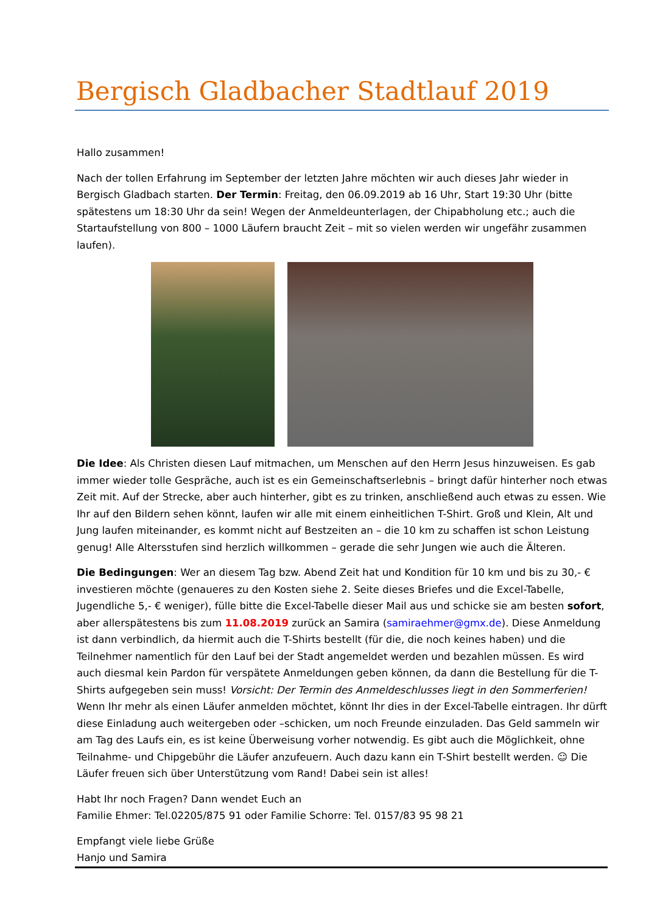Bergisch Gladbacher Stadtlauf 2019
Hallo zusammen!
Nach der tollen Erfahrung im September der letzten Jahre möchten wir auch dieses Jahr wieder in Bergisch Gladbach starten. Der Termin: Freitag, den 06.09.2019 ab 16 Uhr, Start 19:30 Uhr (bitte spätestens um 18:30 Uhr da sein! Wegen der Anmeldeunterlagen, der Chipabholung etc.; auch die Startaufstellung von 800 – 1000 Läufern braucht Zeit – mit so vielen werden wir ungefähr zusammen laufen).
Die Idee: Als Christen diesen Lauf mitmachen, um Menschen auf den Herrn Jesus hinzuweisen. Es gab immer wieder tolle Gespräche, auch ist es ein Gemeinschaftserlebnis – bringt dafür hinterher noch etwas Zeit mit. Auf der Strecke, aber auch hinterher, gibt es zu trinken, anschließend auch etwas zu essen. Wie Ihr auf den Bildern sehen könnt, laufen wir alle mit einem einheitlichen T-Shirt. Groß und Klein, Alt und Jung laufen miteinander, es kommt nicht auf Bestzeiten an – die 10 km zu schaffen ist schon Leistung genug! Alle Altersstufen sind herzlich willkommen – gerade die sehr Jungen wie auch die Älteren.
Die Bedingungen: Wer an diesem Tag bzw. Abend Zeit hat und Kondition für 10 km und bis zu 30,- € investieren möchte (genaueres zu den Kosten siehe 2. Seite dieses Briefes und die Excel-Tabelle, Jugendliche 5,- € weniger), fülle bitte die Excel-Tabelle dieser Mail aus und schicke sie am besten sofort, aber allerspätestens bis zum 11.08.2019 zurück an Samira (samiraehmer@gmx.de). Diese Anmeldung ist dann verbindlich, da hiermit auch die T-Shirts bestellt (für die, die noch keines haben) und die Teilnehmer namentlich für den Lauf bei der Stadt angemeldet werden und bezahlen müssen. Es wird auch diesmal kein Pardon für verspätete Anmeldungen geben können, da dann die Bestellung für die T-Shirts aufgegeben sein muss! Vorsicht: Der Termin des Anmeldeschlusses liegt in den Sommerferien! Wenn Ihr mehr als einen Läufer anmelden möchtet, könnt Ihr dies in der Excel-Tabelle eintragen. Ihr dürft diese Einladung auch weitergeben oder –schicken, um noch Freunde einzuladen. Das Geld sammeln wir am Tag des Laufs ein, es ist keine Überweisung vorher notwendig. Es gibt auch die Möglichkeit, ohne Teilnahme- und Chipgebühr die Läufer anzufeuern. Auch dazu kann ein T-Shirt bestellt werden. ☺ Die Läufer freuen sich über Unterstützung vom Rand! Dabei sein ist alles!
Habt Ihr noch Fragen? Dann wendet Euch an
Familie Ehmer: Tel.02205/875 91 oder Familie Schorre: Tel. 0157/83 95 98 21
Empfangt viele liebe Grüße
Hanjo und Samira